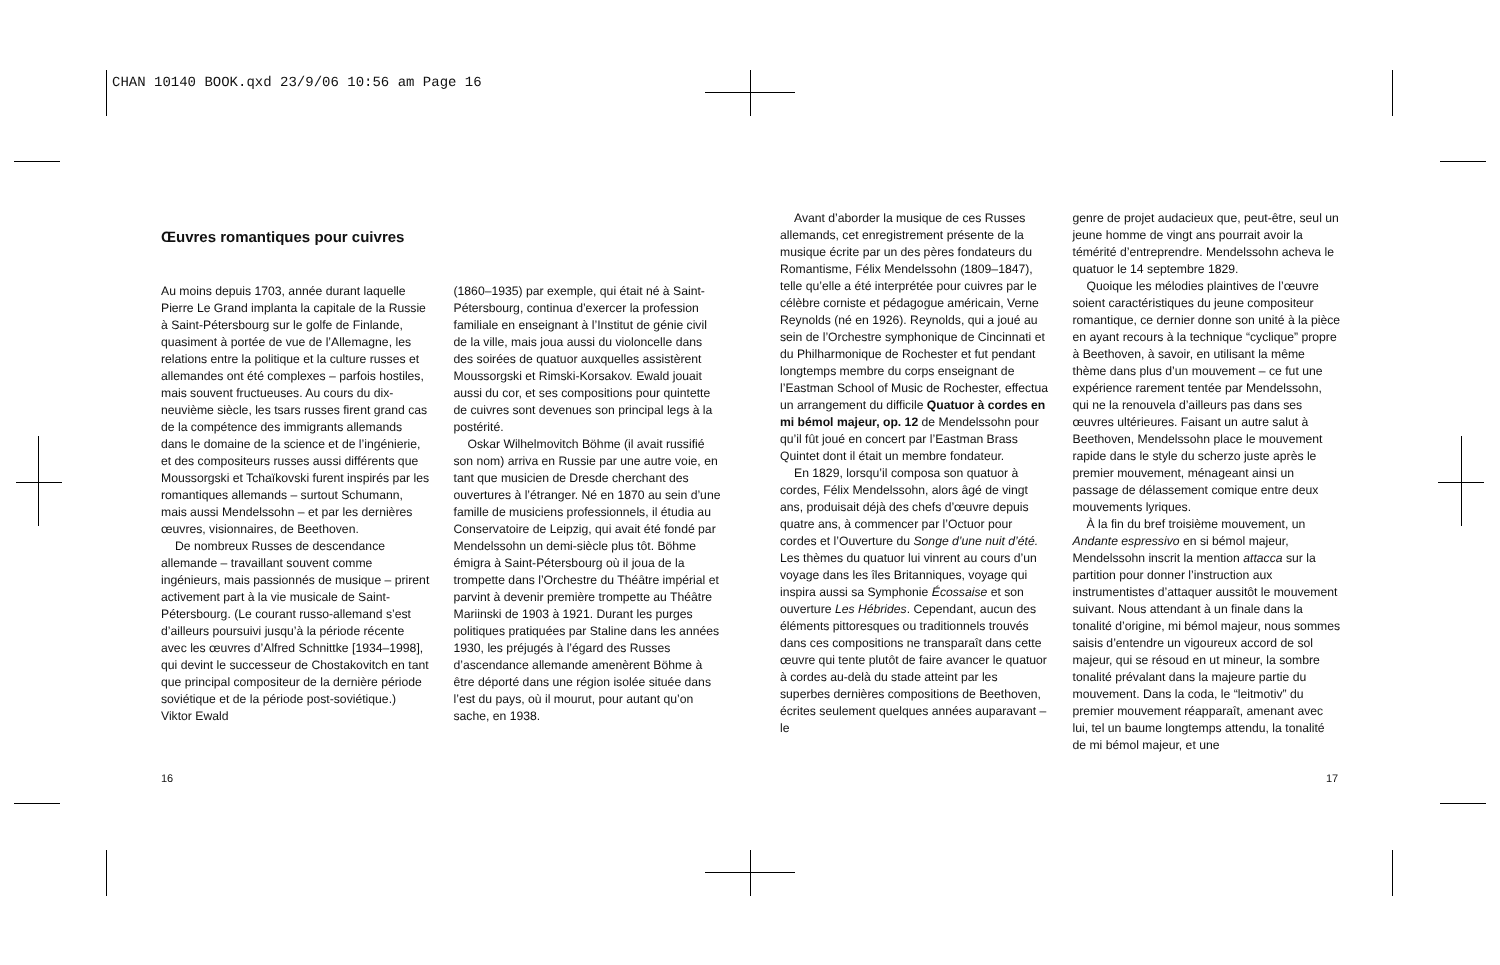CHAN 10140 BOOK.qxd 23/9/06 10:56 am Page 16
Œuvres romantiques pour cuivres
Au moins depuis 1703, année durant laquelle Pierre Le Grand implanta la capitale de la Russie à Saint-Pétersbourg sur le golfe de Finlande, quasiment à portée de vue de l’Allemagne, les relations entre la politique et la culture russes et allemandes ont été complexes – parfois hostiles, mais souvent fructueuses. Au cours du dix-neuvième siècle, les tsars russes firent grand cas de la compétence des immigrants allemands dans le domaine de la science et de l’ingénierie, et des compositeurs russes aussi différents que Moussorgski et Tchaïkovski furent inspirés par les romantiques allemands – surtout Schumann, mais aussi Mendelssohn – et par les dernières œuvres, visionnaires, de Beethoven.
De nombreux Russes de descendance allemande – travaillant souvent comme ingénieurs, mais passionnés de musique – prirent activement part à la vie musicale de Saint-Pétersbourg. (Le courant russo-allemand s’est d’ailleurs poursuivi jusqu’à la période récente avec les œuvres d’Alfred Schnittke [1934–1998], qui devint le successeur de Chostakovitch en tant que principal compositeur de la dernière période soviétique et de la période post-soviétique.) Viktor Ewald
(1860–1935) par exemple, qui était né à Saint-Pétersbourg, continua d’exercer la profession familiale en enseignant à l’Institut de génie civil de la ville, mais joua aussi du violoncelle dans des soirées de quatuor auxquelles assistèrent Moussorgski et Rimski-Korsakov. Ewald jouait aussi du cor, et ses compositions pour quintette de cuivres sont devenues son principal legs à la postérité.
Oskar Wilhelmovitch Böhme (il avait russifié son nom) arriva en Russie par une autre voie, en tant que musicien de Dresde cherchant des ouvertures à l’étranger. Né en 1870 au sein d’une famille de musiciens professionnels, il étudia au Conservatoire de Leipzig, qui avait été fondé par Mendelssohn un demi-siècle plus tôt. Böhme émigra à Saint-Pétersbourg où il joua de la trompette dans l’Orchestre du Théâtre impérial et parvint à devenir première trompette au Théâtre Mariinski de 1903 à 1921. Durant les purges politiques pratiquées par Staline dans les années 1930, les préjugés à l’égard des Russes d’ascendance allemande amenèrent Böhme à être déporté dans une région isolée située dans l’est du pays, où il mourut, pour autant qu’on sache, en 1938.
Avant d’aborder la musique de ces Russes allemands, cet enregistrement présente de la musique écrite par un des pères fondateurs du Romantisme, Félix Mendelssohn (1809–1847), telle qu’elle a été interprétée pour cuivres par le célèbre corniste et pédagogue américain, Verne Reynolds (né en 1926). Reynolds, qui a joué au sein de l’Orchestre symphonique de Cincinnati et du Philharmonique de Rochester et fut pendant longtemps membre du corps enseignant de l’Eastman School of Music de Rochester, effectua un arrangement du difficile Quatuor à cordes en mi bémol majeur, op. 12 de Mendelssohn pour qu’il fût joué en concert par l’Eastman Brass Quintet dont il était un membre fondateur.
En 1829, lorsqu’il composa son quatuor à cordes, Félix Mendelssohn, alors âgé de vingt ans, produisait déjà des chefs d’œuvre depuis quatre ans, à commencer par l’Octuor pour cordes et l’Ouverture du Songe d’une nuit d’été. Les thèmes du quatuor lui vinrent au cours d’un voyage dans les îles Britanniques, voyage qui inspira aussi sa Symphonie Écossaise et son ouverture Les Hébrides. Cependant, aucun des éléments pittoresques ou traditionnels trouvés dans ces compositions ne transparaît dans cette œuvre qui tente plutôt de faire avancer le quatuor à cordes au-delà du stade atteint par les superbes dernières compositions de Beethoven, écrites seulement quelques années auparavant – le
genre de projet audacieux que, peut-être, seul un jeune homme de vingt ans pourrait avoir la témérité d’entreprendre. Mendelssohn acheva le quatuor le 14 septembre 1829.
Quoique les mélodies plaintives de l’œuvre soient caractéristiques du jeune compositeur romantique, ce dernier donne son unité à la pièce en ayant recours à la technique “cyclique” propre à Beethoven, à savoir, en utilisant la même thème dans plus d’un mouvement – ce fut une expérience rarement tentée par Mendelssohn, qui ne la renouvela d’ailleurs pas dans ses œuvres ultérieures. Faisant un autre salut à Beethoven, Mendelssohn place le mouvement rapide dans le style du scherzo juste après le premier mouvement, ménageant ainsi un passage de délassement comique entre deux mouvements lyriques.
À la fin du bref troisième mouvement, un Andante espressivo en si bémol majeur, Mendelssohn inscrit la mention attacca sur la partition pour donner l’instruction aux instrumentistes d’attaquer aussitôt le mouvement suivant. Nous attendant à un finale dans la tonalité d’origine, mi bémol majeur, nous sommes saisis d’entendre un vigoureux accord de sol majeur, qui se résoud en ut mineur, la sombre tonalité prévalant dans la majeure partie du mouvement. Dans la coda, le “leitmotiv” du premier mouvement réapparaît, amenant avec lui, tel un baume longtemps attendu, la tonalité de mi bémol majeur, et une
16 17